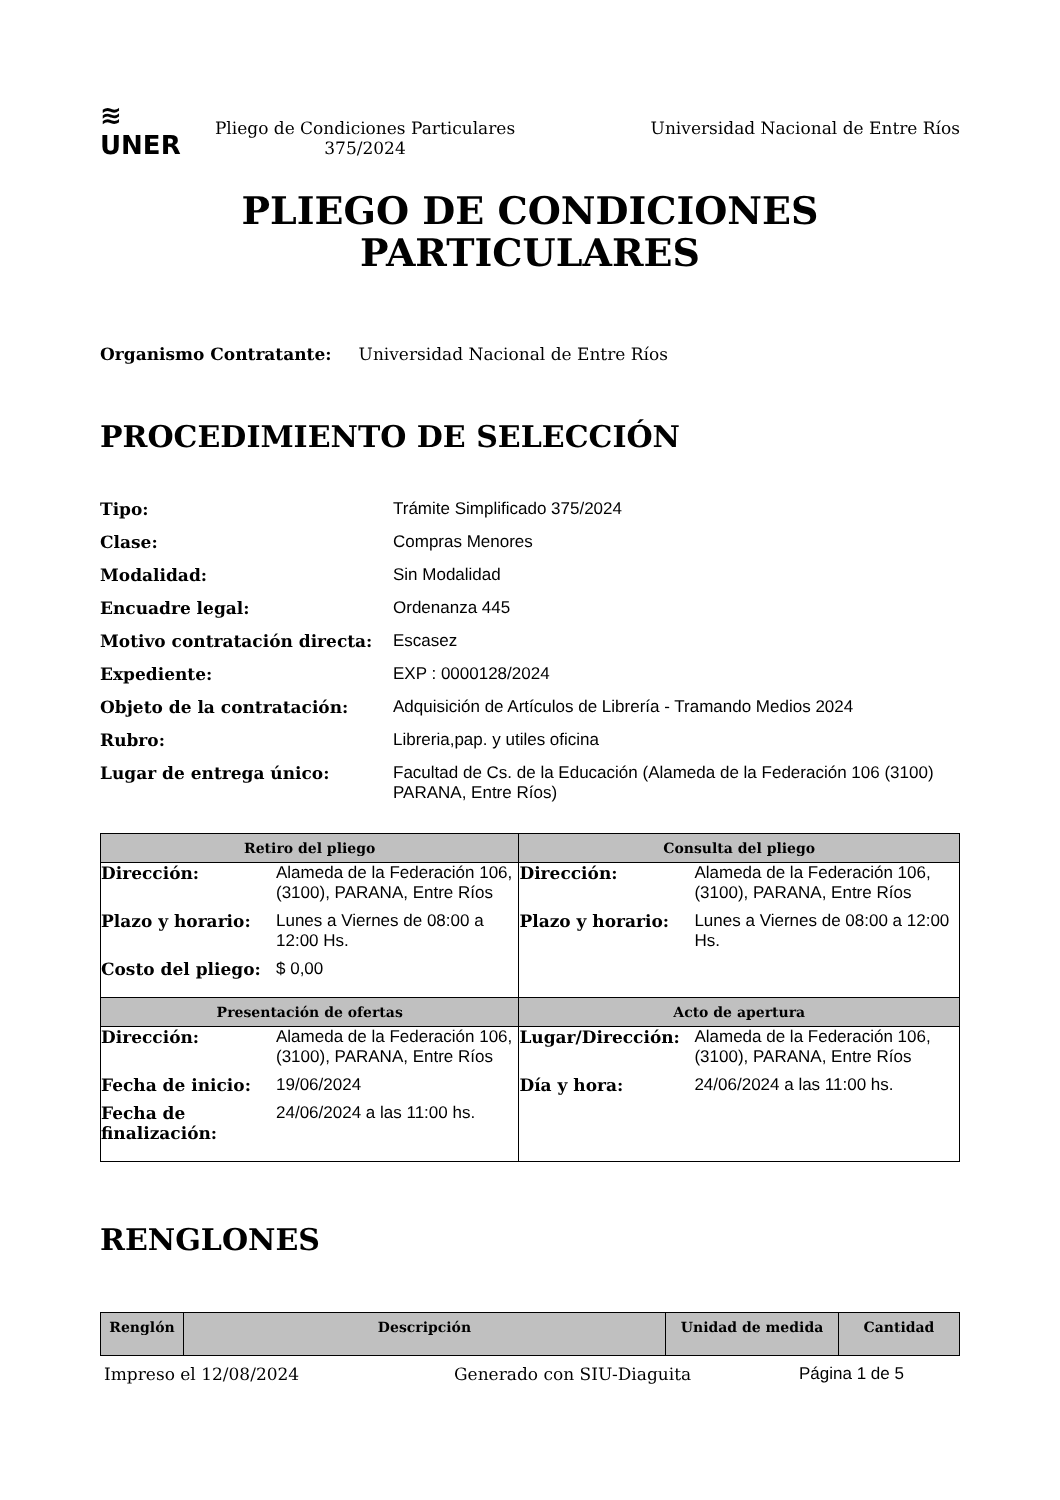≋
UNER
Pliego de Condiciones Particulares
375/2024
Universidad Nacional de Entre Ríos
PLIEGO DE CONDICIONES
PARTICULARES
Organismo Contratante: Universidad Nacional de Entre Ríos
PROCEDIMIENTO DE SELECCIÓN
Tipo: Trámite Simplificado 375/2024 Clase: Compras Menores Modalidad: Sin Modalidad Encuadre legal: Ordenanza 445 Motivo contratación directa: Escasez Expediente: EXP : 0000128/2024 Objeto de la contratación: Adquisición de Artículos de Librería - Tramando Medios 2024 Rubro: Libreria,pap. y utiles oficina Lugar de entrega único: Facultad de Cs. de la Educación (Alameda de la Federación 106 (3100) PARANA, Entre Ríos)
| Retiro del pliego | Consulta del pliego |
| --- | --- |
| / Dirección: / Alameda de la Federación 106, (3100), PARANA, Entre Ríos / / Plazo y horario: / Lunes a Viernes de 08:00 a 12:00 Hs. / / Costo del pliego: / $ 0,00 / | / Dirección: / Alameda de la Federación 106, (3100), PARANA, Entre Ríos / / Plazo y horario: / Lunes a Viernes de 08:00 a 12:00 Hs. / |
| Presentación de ofertas | Acto de apertura |
| / Dirección: / Alameda de la Federación 106, (3100), PARANA, Entre Ríos / / Fecha de inicio: / 19/06/2024 / / Fecha de finalización: / 24/06/2024 a las 11:00 hs. / | / Lugar/Dirección: / Alameda de la Federación 106, (3100), PARANA, Entre Ríos / / Día y hora: / 24/06/2024 a las 11:00 hs. / |
RENGLONES
| Renglón | Descripción | Unidad de medida | Cantidad |
| --- | --- | --- | --- |
Impreso el 12/08/2024 Generado con SIU-Diaguita Página 1 de 5